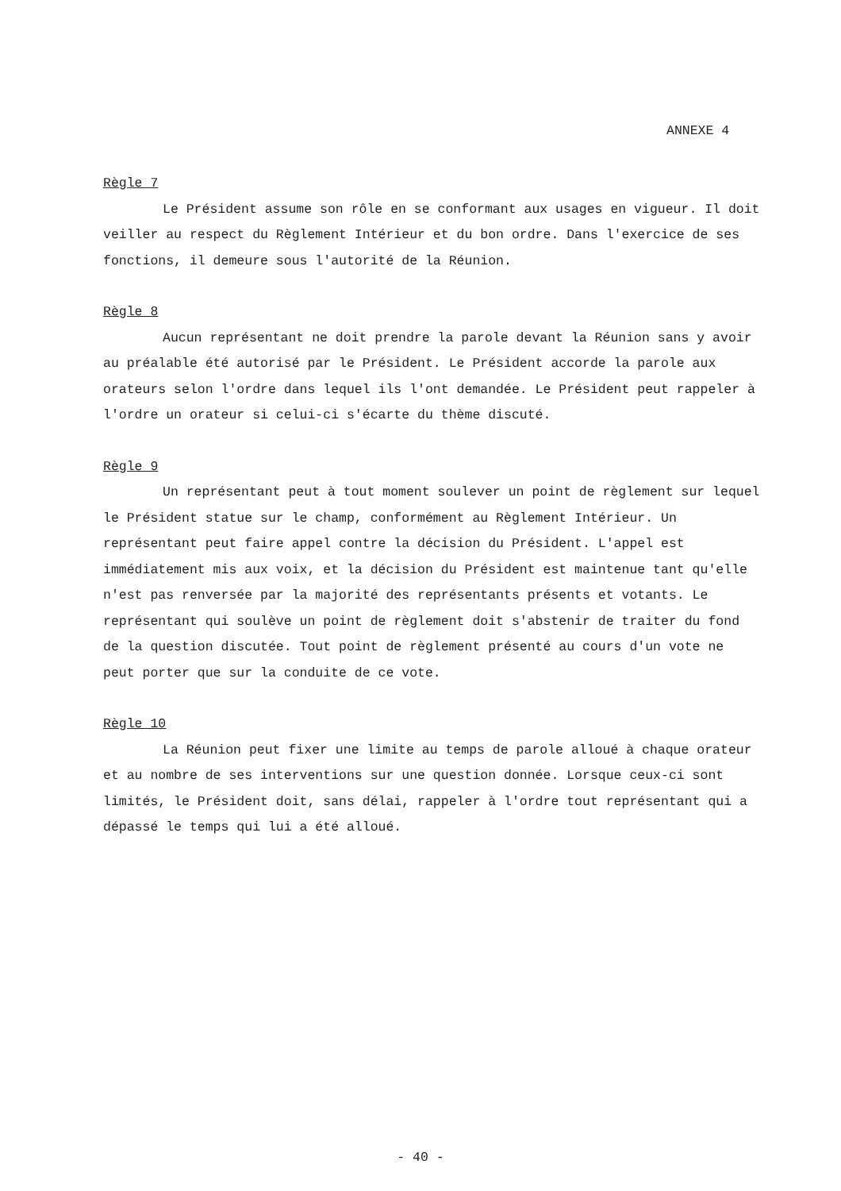ANNEXE 4
Règle 7
Le Président assume son rôle en se conformant aux usages en vigueur. Il doit veiller au respect du Règlement Intérieur et du bon ordre. Dans l'exercice de ses fonctions, il demeure sous l'autorité de la Réunion.
Règle 8
Aucun représentant ne doit prendre la parole devant la Réunion sans y avoir au préalable été autorisé par le Président. Le Président accorde la parole aux orateurs selon l'ordre dans lequel ils l'ont demandée. Le Président peut rappeler à l'ordre un orateur si celui-ci s'écarte du thème discuté.
Règle 9
Un représentant peut à tout moment soulever un point de règlement sur lequel le Président statue sur le champ, conformément au Règlement Intérieur. Un représentant peut faire appel contre la décision du Président. L'appel est immédiatement mis aux voix, et la décision du Président est maintenue tant qu'elle n'est pas renversée par la majorité des représentants présents et votants. Le représentant qui soulève un point de règlement doit s'abstenir de traiter du fond de la question discutée. Tout point de règlement présenté au cours d'un vote ne peut porter que sur la conduite de ce vote.
Règle 10
La Réunion peut fixer une limite au temps de parole alloué à chaque orateur et au nombre de ses interventions sur une question donnée. Lorsque ceux-ci sont limités, le Président doit, sans délai, rappeler à l'ordre tout représentant qui a dépassé le temps qui lui a été alloué.
- 40 -